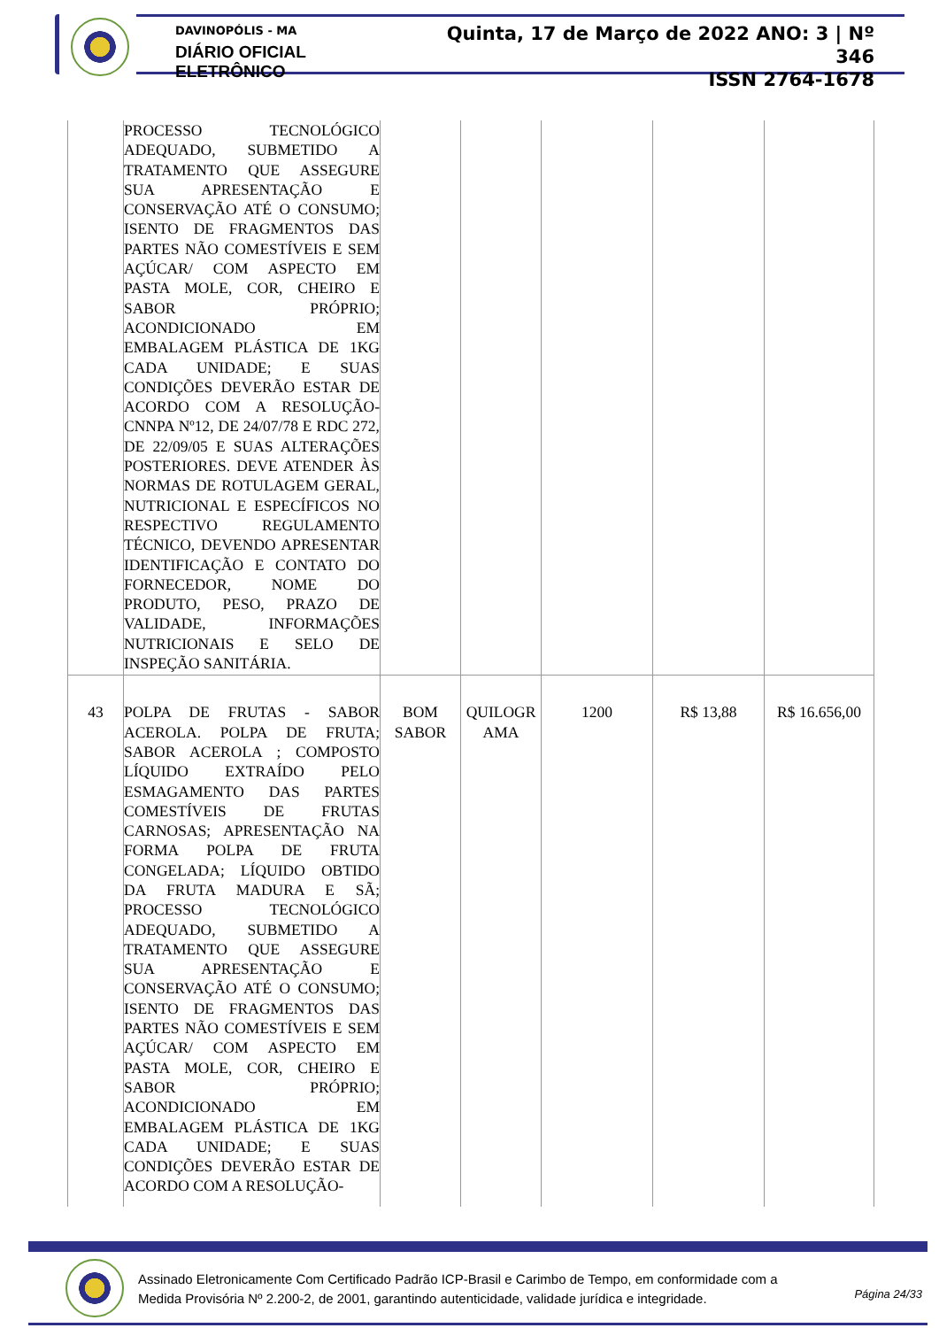DAVINOPÓLIS - MA
DIÁRIO OFICIAL ELETRÔNICO
Quinta, 17 de Março de 2022 ANO: 3 | Nº 346
ISSN 2764-1678
| | PROCESSO TECNOLÓGICO ADEQUADO, SUBMETIDO A TRATAMENTO QUE ASSEGURE SUA APRESENTAÇÃO E CONSERVAÇÃO ATÉ O CONSUMO; ISENTO DE FRAGMENTOS DAS PARTES NÃO COMESTÍVEIS E SEM AÇÚCAR/ COM ASPECTO EM PASTA MOLE, COR, CHEIRO E SABOR PRÓPRIO; ACONDICIONADO EM EMBALAGEM PLÁSTICA DE 1KG CADA UNIDADE; E SUAS CONDIÇÕES DEVERÃO ESTAR DE ACORDO COM A RESOLUÇÃO-CNNPA Nº12, DE 24/07/78 E RDC 272, DE 22/09/05 E SUAS ALTERAÇÕES POSTERIORES. DEVE ATENDER ÀS NORMAS DE ROTULAGEM GERAL, NUTRICIONAL E ESPECÍFICOS NO RESPECTIVO REGULAMENTO TÉCNICO, DEVENDO APRESENTAR IDENTIFICAÇÃO E CONTATO DO FORNECEDOR, NOME DO PRODUTO, PESO, PRAZO DE VALIDADE, INFORMAÇÕES NUTRICIONAIS E SELO DE INSPEÇÃO SANITÁRIA. | | | | | |
| 43 | POLPA DE FRUTAS - SABOR ACEROLA. POLPA DE FRUTA; SABOR ACEROLA ; COMPOSTO LÍQUIDO EXTRAÍDO PELO ESMAGAMENTO DAS PARTES COMESTÍVEIS DE FRUTAS CARNOSAS; APRESENTAÇÃO NA FORMA POLPA DE FRUTA CONGELADA; LÍQUIDO OBTIDO DA FRUTA MADURA E SÃ; PROCESSO TECNOLÓGICO ADEQUADO, SUBMETIDO A TRATAMENTO QUE ASSEGURE SUA APRESENTAÇÃO E CONSERVAÇÃO ATÉ O CONSUMO; ISENTO DE FRAGMENTOS DAS PARTES NÃO COMESTÍVEIS E SEM AÇÚCAR/ COM ASPECTO EM PASTA MOLE, COR, CHEIRO E SABOR PRÓPRIO; ACONDICIONADO EM EMBALAGEM PLÁSTICA DE 1KG CADA UNIDADE; E SUAS CONDIÇÕES DEVERÃO ESTAR DE ACORDO COM A RESOLUÇÃO- | BOM SABOR | QUILOGR AMA | 1200 | R$ 13,88 | R$ 16.656,00 |
Assinado Eletronicamente Com Certificado Padrão ICP-Brasil e Carimbo de Tempo, em conformidade com a
Medida Provisória Nº 2.200-2, de 2001, garantindo autenticidade, validade jurídica e integridade.
Página 24/33